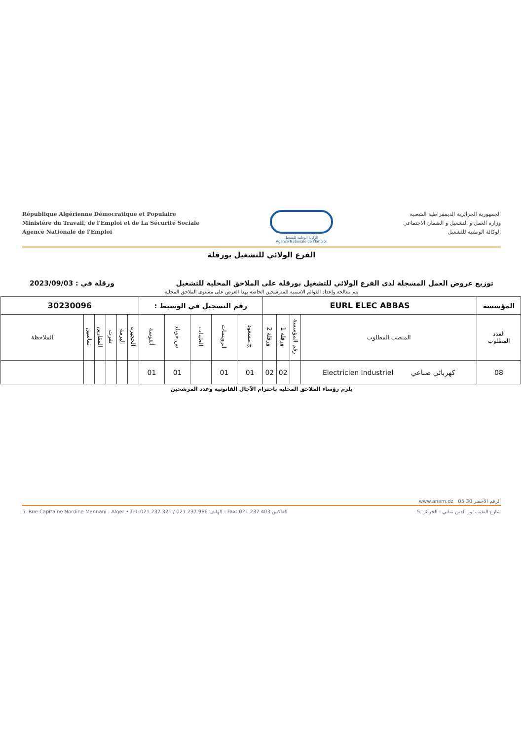République Algérienne Démocratique et Populaire
Ministére du Travail, de l'Emploi et de La Sécurité Sociale
Agence Nationale de l'Emploi
الوكالة الوطنية للتشغيل
Agence Nationale de l'Emploi
الجمهورية الجزائرية الديمقراطية الشعبية
وزارة العمل و التشغيل و الضمان الاجتماعي
الوكالة الوطنية للتشغيل
الفرع الولائي للتشغيل بورقلة
توزيع عروض العمل المسجلة لدى الفرع الولائي للتشغيل بورقلة على الملاحق المحلية للتشغيل ورقلة في : 2023/09/03
يتم معالجة وإعداد القوائم الاسمية للمترشحين الخاصة بهذا العرض على مستوى الملاحق المحلية
| المؤسسة | EURL ELEC ABBAS | | | | رقم التسجيل في الوسيط : | | | | | 30230096 | | | | | |
| العدد المطلوب | المنصب المطلوب | رقم المؤسسة | ورقلة 1 | ورقلة 2 | ج.مسعود | الرويسات | الطيبات | س.خويلد | أنقوسة | الحجيرة | البرمة | تقرت | المقارين | تماسين | الملاحظة |
| 08 | كهربائي صناعي Electricien Industriel | | 02 | 02 | 01 | 01 | | 01 | 01 | | | | | | |
يلزم رؤساء الملاحق المحلية باحترام الآجال القانونية وعدد المرشحين
www.anem.dz الرقم الأخضر 30 05
5. Rue Capitaine Nordine Mennani - Alger • Tel: 021 237 321 / 021 237 986 الهاتف - Fax: 021 237 403 الفاكس 5. شارع النقيب نور الدين مناني - الجزائر